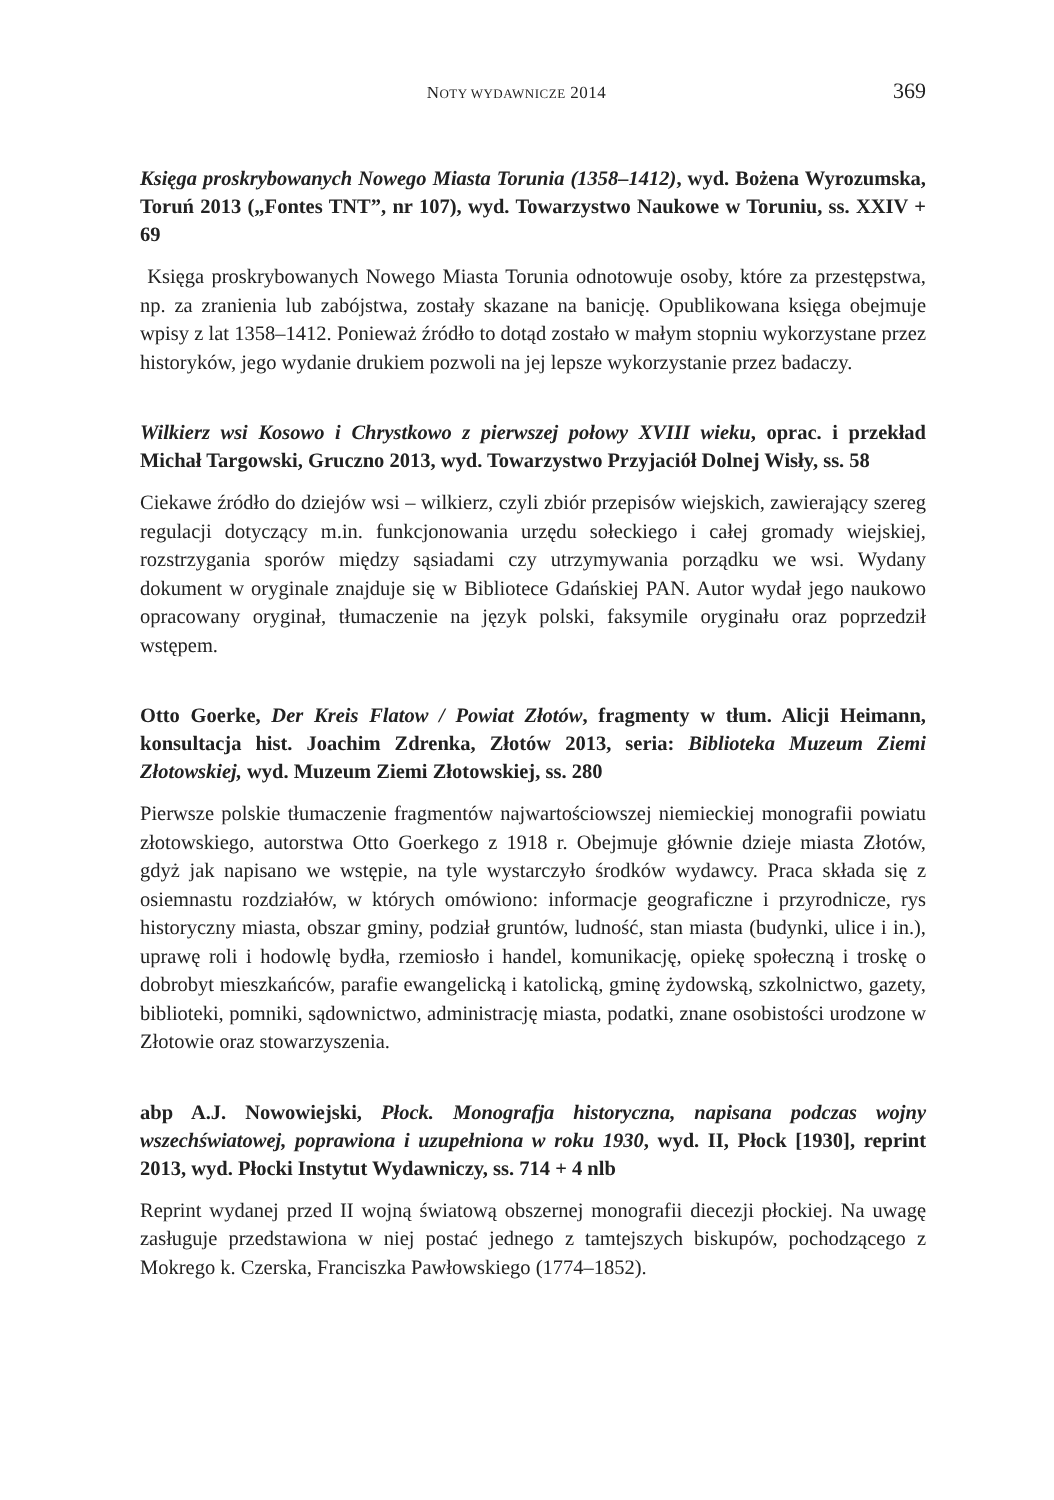NOTY WYDAWNICZE 2014 369
Księga proskrybowanych Nowego Miasta Torunia (1358–1412), wyd. Bożena Wyrozumska, Toruń 2013 („Fontes TNT”, nr 107), wyd. Towarzystwo Naukowe w Toruniu, ss. XXIV + 69
Księga proskrybowanych Nowego Miasta Torunia odnotowuje osoby, które za przestępstwa, np. za zranienia lub zabójstwa, zostały skazane na banicję. Opublikowana księga obejmuje wpisy z lat 1358–1412. Ponieważ źródło to dotąd zostało w małym stopniu wykorzystane przez historyków, jego wydanie drukiem pozwoli na jej lepsze wykorzystanie przez badaczy.
Wilkierz wsi Kosowo i Chrystkowo z pierwszej połowy XVIII wieku, oprac. i przekład Michał Targowski, Gruczno 2013, wyd. Towarzystwo Przyjaciół Dolnej Wisły, ss. 58
Ciekawe źródło do dziejów wsi – wilkierz, czyli zbiór przepisów wiejskich, zawierający szereg regulacji dotyczący m.in. funkcjonowania urzędu sołeckiego i całej gromady wiejskiej, rozstrzygania sporów między sąsiadami czy utrzymywania porządku we wsi. Wydany dokument w oryginale znajduje się w Bibliotece Gdańskiej PAN. Autor wydał jego naukowo opracowany oryginał, tłumaczenie na język polski, faksymile oryginału oraz poprzedził wstępem.
Otto Goerke, Der Kreis Flatow / Powiat Złotów, fragmenty w tłum. Alicji Heimann, konsultacja hist. Joachim Zdrenka, Złotów 2013, seria: Biblioteka Muzeum Ziemi Złotowskiej, wyd. Muzeum Ziemi Złotowskiej, ss. 280
Pierwsze polskie tłumaczenie fragmentów najwartościowszej niemieckiej monografii powiatu złotowskiego, autorstwa Otto Goerkego z 1918 r. Obejmuje głównie dzieje miasta Złotów, gdyż jak napisano we wstępie, na tyle wystarczyło środków wydawcy. Praca składa się z osiemnastu rozdziałów, w których omówiono: informacje geograficzne i przyrodnicze, rys historyczny miasta, obszar gminy, podział gruntów, ludność, stan miasta (budynki, ulice i in.), uprawę roli i hodowlę bydła, rzemiosło i handel, komunikację, opiekę społeczną i troskę o dobrobyt mieszkańców, parafie ewangelicką i katolicką, gminę żydowską, szkolnictwo, gazety, biblioteki, pomniki, sądownictwo, administrację miasta, podatki, znane osobistości urodzone w Złotowie oraz stowarzyszenia.
abp A.J. Nowowiejski, Płock. Monografja historyczna, napisana podczas wojny wszechświatowej, poprawiona i uzupełniona w roku 1930, wyd. II, Płock [1930], reprint 2013, wyd. Płocki Instytut Wydawniczy, ss. 714 + 4 nlb
Reprint wydanej przed II wojną światową obszernej monografii diecezji płockiej. Na uwagę zasługuje przedstawiona w niej postać jednego z tamtejszych biskupów, pochodzącego z Mokrego k. Czerska, Franciszka Pawłowskiego (1774–1852).